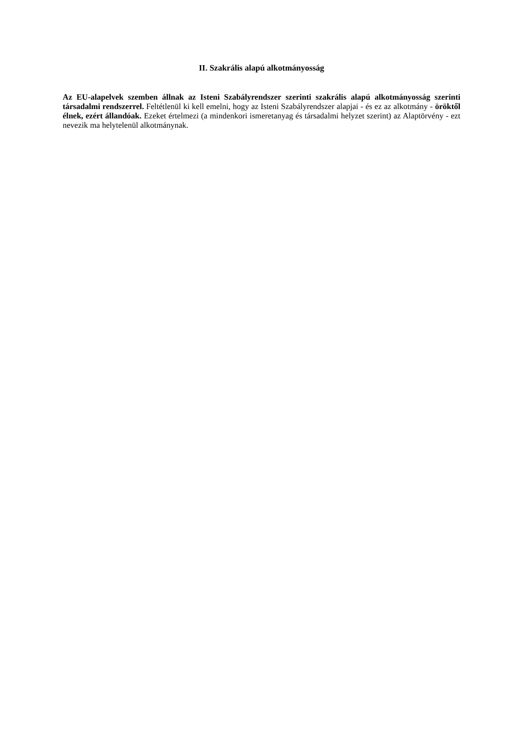II. Szakrális alapú alkotmányosság
Az EU-alapelvek szemben állnak az Isteni Szabályrendszer szerinti szakrális alapú alkotmányosság szerinti társadalmi rendszerrel. Feltétlenül ki kell emelni, hogy az Isteni Szabályrendszer alapjai - és ez az alkotmány - öröktől élnek, ezért állandóak. Ezeket értelmezi (a mindenkori ismeretanyag és társadalmi helyzet szerint) az Alaptörvény - ezt nevezik ma helytelenül alkotmánynak.